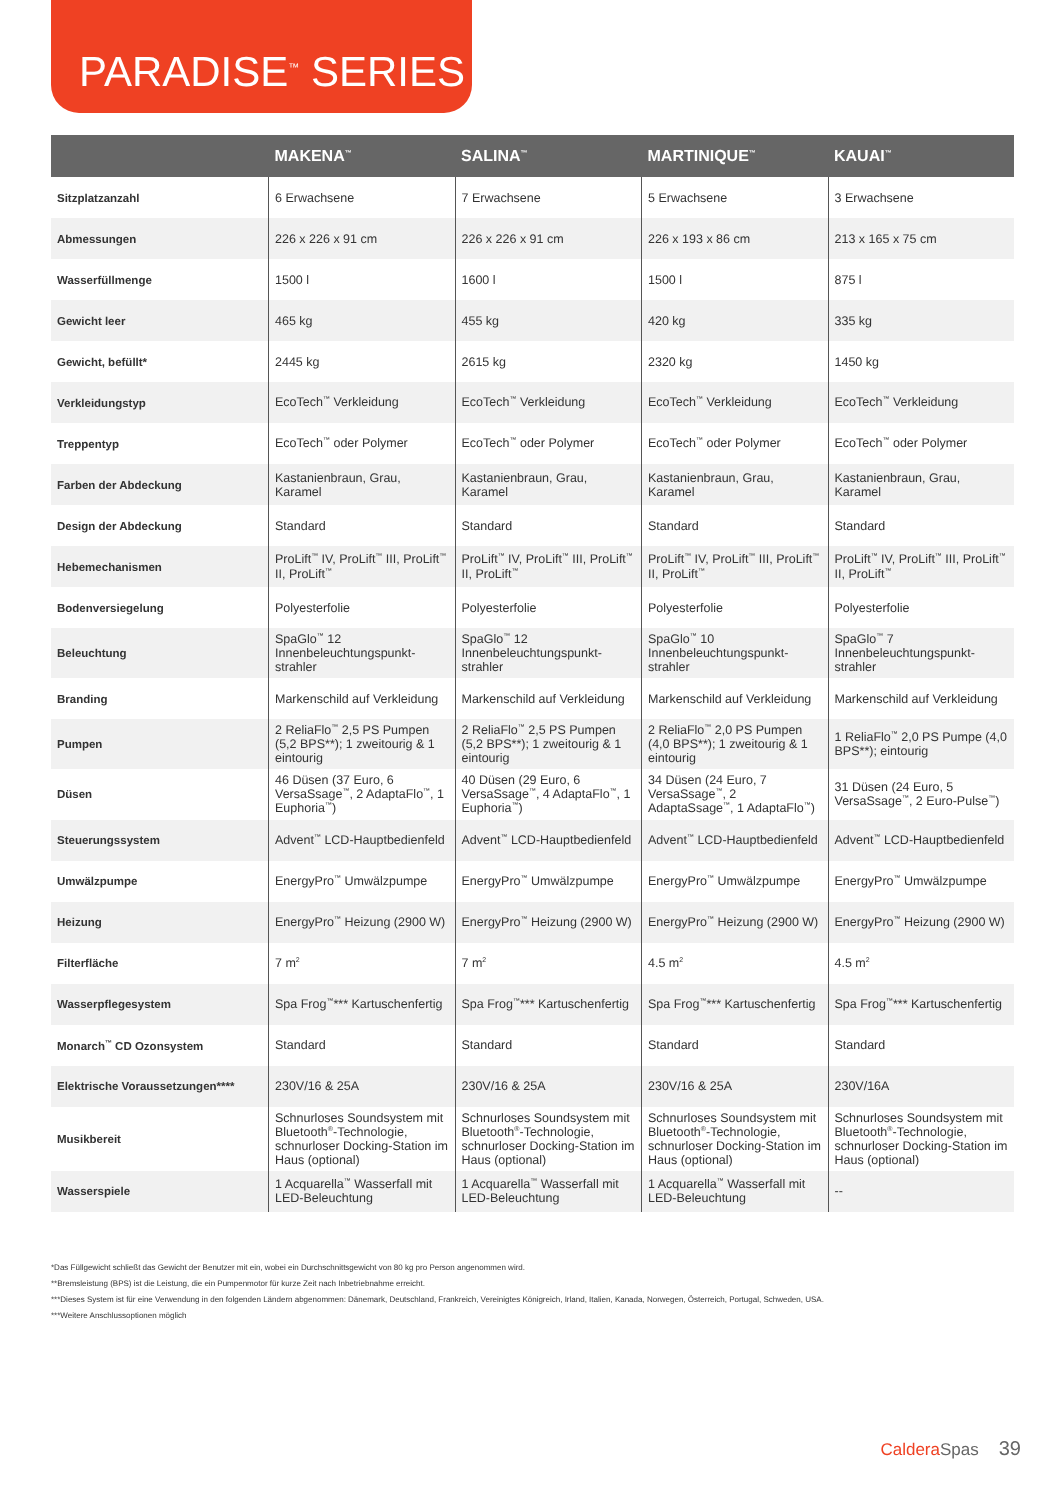PARADISE<sup>™</sup> SERIES
| | MAKENA<sup>™</sup> | SALINA<sup>™</sup> | MARTINIQUE<sup>™</sup> | KAUAI<sup>™</sup> |
| --- | --- | --- | --- | --- |
| Sitzplatzanzahl | 6 Erwachsene | 7 Erwachsene | 5 Erwachsene | 3 Erwachsene |
| Abmessungen | 226 x 226 x 91 cm | 226 x 226 x 91 cm | 226 x 193 x 86 cm | 213 x 165 x 75 cm |
| Wasserfüllmenge | 1500 l | 1600 l | 1500 l | 875 l |
| Gewicht leer | 465 kg | 455 kg | 420 kg | 335 kg |
| Gewicht, befüllt* | 2445 kg | 2615 kg | 2320 kg | 1450 kg |
| Verkleidungstyp | EcoTech<sup>™</sup> Verkleidung | EcoTech<sup>™</sup> Verkleidung | EcoTech<sup>™</sup> Verkleidung | EcoTech<sup>™</sup> Verkleidung |
| Treppentyp | EcoTech<sup>™</sup> oder Polymer | EcoTech<sup>™</sup> oder Polymer | EcoTech<sup>™</sup> oder Polymer | EcoTech<sup>™</sup> oder Polymer |
| Farben der Abdeckung | Kastanienbraun, Grau, Karamel | Kastanienbraun, Grau, Karamel | Kastanienbraun, Grau, Karamel | Kastanienbraun, Grau, Karamel |
| Design der Abdeckung | Standard | Standard | Standard | Standard |
| Hebemechanismen | ProLift<sup>™</sup> IV, ProLift<sup>™</sup> III, ProLift<sup>™</sup> II, ProLift<sup>™</sup> | ProLift<sup>™</sup> IV, ProLift<sup>™</sup> III, ProLift<sup>™</sup> II, ProLift<sup>™</sup> | ProLift<sup>™</sup> IV, ProLift<sup>™</sup> III, ProLift<sup>™</sup> II, ProLift<sup>™</sup> | ProLift<sup>™</sup> IV, ProLift<sup>™</sup> III, ProLift<sup>™</sup> II, ProLift<sup>™</sup> |
| Bodenversiegelung | Polyesterfolie | Polyesterfolie | Polyesterfolie | Polyesterfolie |
| Beleuchtung | SpaGlo<sup>™</sup> 12 Innenbeleuchtungspunkt-strahler | SpaGlo<sup>™</sup> 12 Innenbeleuchtungspunkt-strahler | SpaGlo<sup>™</sup> 10 Innenbeleuchtungspunkt-strahler | SpaGlo<sup>™</sup> 7 Innenbeleuchtungspunkt-strahler |
| Branding | Markenschild auf Verkleidung | Markenschild auf Verkleidung | Markenschild auf Verkleidung | Markenschild auf Verkleidung |
| Pumpen | 2 ReliaFlo<sup>™</sup> 2,5 PS Pumpen (5,2 BPS**); 1 zweitourig & 1 eintourig | 2 ReliaFlo<sup>™</sup> 2,5 PS Pumpen (5,2 BPS**); 1 zweitourig & 1 eintourig | 2 ReliaFlo<sup>™</sup> 2,0 PS Pumpen (4,0 BPS**); 1 zweitourig & 1 eintourig | 1 ReliaFlo<sup>™</sup> 2,0 PS Pumpe (4,0 BPS**); eintourig |
| Düsen | 46 Düsen (37 Euro, 6 VersaSsage<sup>™</sup>, 2 AdaptaFlo<sup>™</sup>, 1 Euphoria<sup>™</sup>) | 40 Düsen (29 Euro, 6 VersaSsage<sup>™</sup>, 4 AdaptaFlo<sup>™</sup>, 1 Euphoria<sup>™</sup>) | 34 Düsen (24 Euro, 7 VersaSsage<sup>™</sup>, 2 AdaptaSsage<sup>™</sup>, 1 AdaptaFlo<sup>™</sup>) | 31 Düsen (24 Euro, 5 VersaSsage<sup>™</sup>, 2 Euro-Pulse<sup>™</sup>) |
| Steuerungssystem | Advent<sup>™</sup> LCD-Hauptbedienfeld | Advent<sup>™</sup> LCD-Hauptbedienfeld | Advent<sup>™</sup> LCD-Hauptbedienfeld | Advent<sup>™</sup> LCD-Hauptbedienfeld |
| Umwälzpumpe | EnergyPro<sup>™</sup> Umwälzpumpe | EnergyPro<sup>™</sup> Umwälzpumpe | EnergyPro<sup>™</sup> Umwälzpumpe | EnergyPro<sup>™</sup> Umwälzpumpe |
| Heizung | EnergyPro<sup>™</sup> Heizung (2900 W) | EnergyPro<sup>™</sup> Heizung (2900 W) | EnergyPro<sup>™</sup> Heizung (2900 W) | EnergyPro<sup>™</sup> Heizung (2900 W) |
| Filterfläche | 7 m<sup>2</sup> | 7 m<sup>2</sup> | 4.5 m<sup>2</sup> | 4.5 m<sup>2</sup> |
| Wasserpflegesystem | Spa Frog<sup>™</sup>*** Kartuschenfertig | Spa Frog<sup>™</sup>*** Kartuschenfertig | Spa Frog<sup>™</sup>*** Kartuschenfertig | Spa Frog<sup>™</sup>*** Kartuschenfertig |
| Monarch<sup>™</sup> CD Ozonsystem | Standard | Standard | Standard | Standard |
| Elektrische Voraussetzungen**** | 230V/16 & 25A | 230V/16 & 25A | 230V/16 & 25A | 230V/16A |
| Musikbereit | Schnurloses Soundsystem mit Bluetooth<sup>®</sup>-Technologie, schnurloser Docking-Station im Haus (optional) | Schnurloses Soundsystem mit Bluetooth<sup>®</sup>-Technologie, schnurloser Docking-Station im Haus (optional) | Schnurloses Soundsystem mit Bluetooth<sup>®</sup>-Technologie, schnurloser Docking-Station im Haus (optional) | Schnurloses Soundsystem mit Bluetooth<sup>®</sup>-Technologie, schnurloser Docking-Station im Haus (optional) |
| Wasserspiele | 1 Acquarella<sup>™</sup> Wasserfall mit LED-Beleuchtung | 1 Acquarella<sup>™</sup> Wasserfall mit LED-Beleuchtung | 1 Acquarella<sup>™</sup> Wasserfall mit LED-Beleuchtung | -- |
*Das Füllgewicht schließt das Gewicht der Benutzer mit ein, wobei ein Durchschnittsgewicht von 80 kg pro Person angenommen wird.
**Bremsleistung (BPS) ist die Leistung, die ein Pumpenmotor für kurze Zeit nach Inbetriebnahme erreicht.
***Dieses System ist für eine Verwendung in den folgenden Ländern abgenommen: Dänemark, Deutschland, Frankreich, Vereinigtes Königreich, Irland, Italien, Kanada, Norwegen, Österreich, Portugal, Schweden, USA.
***Weitere Anschlussoptionen möglich
CalderaSpas 39